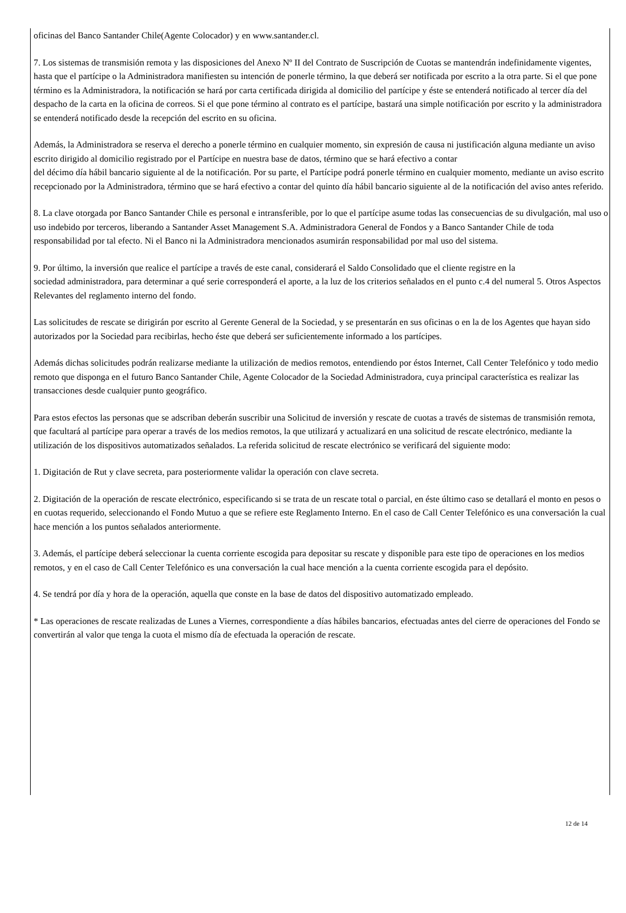oficinas del Banco Santander Chile(Agente Colocador) y en www.santander.cl.
7. Los sistemas de transmisión remota y las disposiciones del Anexo Nº II del Contrato de Suscripción de Cuotas se mantendrán indefinidamente vigentes, hasta que el partícipe o la Administradora manifiesten su intención de ponerle término, la que deberá ser notificada por escrito a la otra parte. Si el que pone término es la Administradora, la notificación se hará por carta certificada dirigida al domicilio del partícipe y éste se entenderá notificado al tercer día del despacho de la carta en la oficina de correos. Si el que pone término al contrato es el partícipe, bastará una simple notificación por escrito y la administradora se entenderá notificado desde la recepción del escrito en su oficina.
Además, la Administradora se reserva el derecho a ponerle término en cualquier momento, sin expresión de causa ni justificación alguna mediante un aviso escrito dirigido al domicilio registrado por el Partícipe en nuestra base de datos, término que se hará efectivo a contar
del décimo día hábil bancario siguiente al de la notificación. Por su parte, el Partícipe podrá ponerle término en cualquier momento, mediante un aviso escrito recepcionado por la Administradora, término que se hará efectivo a contar del quinto día hábil bancario siguiente al de la notificación del aviso antes referido.
8. La clave otorgada por Banco Santander Chile es personal e intransferible, por lo que el partícipe asume todas las consecuencias de su divulgación, mal uso o uso indebido por terceros, liberando a Santander Asset Management S.A. Administradora General de Fondos y a Banco Santander Chile de toda responsabilidad por tal efecto. Ni el Banco ni la Administradora mencionados asumirán responsabilidad por mal uso del sistema.
9. Por último, la inversión que realice el partícipe a través de este canal, considerará el Saldo Consolidado que el cliente registre en la
sociedad administradora, para determinar a qué serie corresponderá el aporte, a la luz de los criterios señalados en el punto c.4 del numeral 5. Otros Aspectos Relevantes del reglamento interno del fondo.
Las solicitudes de rescate se dirigirán por escrito al Gerente General de la Sociedad, y se presentarán en sus oficinas o en la de los Agentes que hayan sido autorizados por la Sociedad para recibirlas, hecho éste que deberá ser suficientemente informado a los partícipes.
Además dichas solicitudes podrán realizarse mediante la utilización de medios remotos, entendiendo por éstos Internet, Call Center Telefónico y todo medio remoto que disponga en el futuro Banco Santander Chile, Agente Colocador de la Sociedad Administradora, cuya principal característica es realizar las transacciones desde cualquier punto geográfico.
Para estos efectos las personas que se adscriban deberán suscribir una Solicitud de inversión y rescate de cuotas a través de sistemas de transmisión remota, que facultará al partícipe para operar a través de los medios remotos, la que utilizará y actualizará en una solicitud de rescate electrónico, mediante la utilización de los dispositivos automatizados señalados. La referida solicitud de rescate electrónico se verificará del siguiente modo:
1. Digitación de Rut y clave secreta, para posteriormente validar la operación con clave secreta.
2. Digitación de la operación de rescate electrónico, especificando si se trata de un rescate total o parcial, en éste último caso se detallará el monto en pesos o en cuotas requerido, seleccionando el Fondo Mutuo a que se refiere este Reglamento Interno. En el caso de Call Center Telefónico es una conversación la cual hace mención a los puntos señalados anteriormente.
3. Además, el partícipe deberá seleccionar la cuenta corriente escogida para depositar su rescate y disponible para este tipo de operaciones en los medios remotos, y en el caso de Call Center Telefónico es una conversación la cual hace mención a la cuenta corriente escogida para el depósito.
4. Se tendrá por día y hora de la operación, aquella que conste en la base de datos del dispositivo automatizado empleado.
* Las operaciones de rescate realizadas de Lunes a Viernes, correspondiente a días hábiles bancarios, efectuadas antes del cierre de operaciones del Fondo se convertirán al valor que tenga la cuota el mismo día de efectuada la operación de rescate.
12 de 14